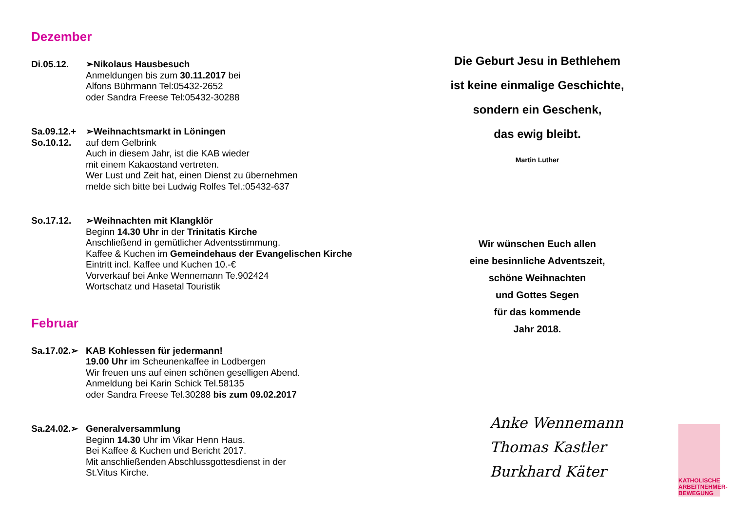Dezember
Di.05.12. ➢Nikolaus Hausbesuch
Anmeldungen bis zum 30.11.2017 bei
Alfons Bührmann Tel:05432-2652
oder Sandra Freese Tel:05432-30288
Sa.09.12.+
So.10.12.
➢Weihnachtsmarkt in Löningen
auf dem Gelbrink
Auch in diesem Jahr, ist die KAB wieder
mit einem Kakaostand vertreten.
Wer Lust und Zeit hat, einen Dienst zu übernehmen
melde sich bitte bei Ludwig Rolfes Tel.:05432-637
So.17.12. ➢Weihnachten mit Klangklör
Beginn 14.30 Uhr in der Trinitatis Kirche
Anschließend in gemütlicher Adventsstimmung.
Kaffee & Kuchen im Gemeindehaus der Evangelischen Kirche
Eintritt incl. Kaffee und Kuchen 10.-€
Vorverkauf bei Anke Wennemann Te.902424
Wortschatz und Hasetal Touristik
Februar
Sa.17.02.➢
KAB Kohlessen für jedermann!
19.00 Uhr im Scheunenkaffee in Lodbergen
Wir freuen uns auf einen schönen geselligen Abend.
Anmeldung bei Karin Schick Tel.58135
oder Sandra Freese Tel.30288 bis zum 09.02.2017
Sa.24.02.➢
Generalversammlung
Beginn 14.30 Uhr im Vikar Henn Haus.
Bei Kaffee & Kuchen und Bericht 2017.
Mit anschließenden Abschlussgottesdienst in der
St.Vitus Kirche.
Die Geburt Jesu in Bethlehem
ist keine einmalige Geschichte,
sondern ein Geschenk,
das ewig bleibt.
Martin Luther
Wir wünschen Euch allen
eine besinnliche Adventszeit,
schöne Weihnachten
und Gottes Segen
für das kommende
Jahr 2018.
Anke Wennemann
Thomas Kastler
Burkhard Käter
KATHOLISCHE ARBEITNEHMER-BEWEGUNG